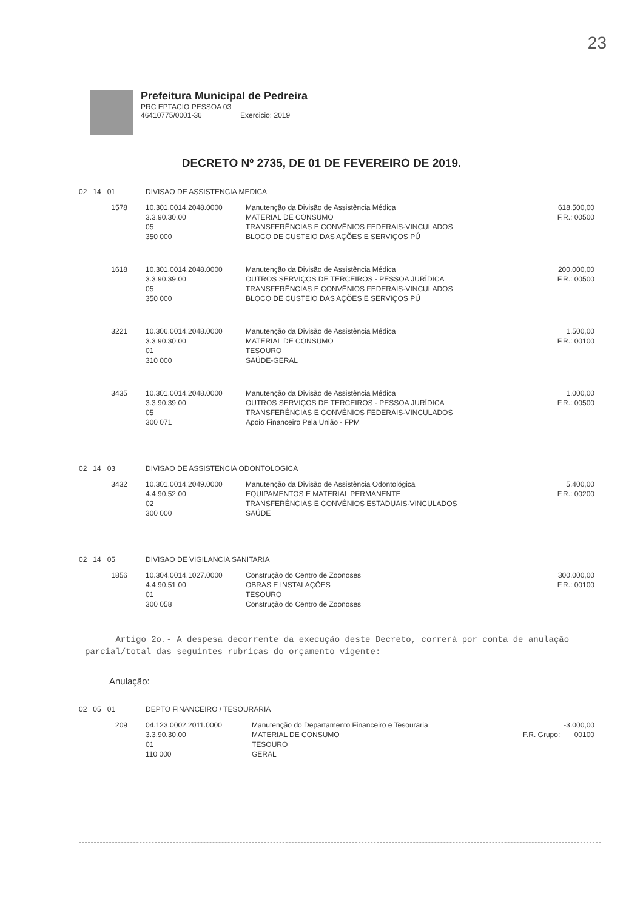23
Prefeitura Municipal de Pedreira
PRC EPTACIO PESSOA 03
46410775/0001-36 Exercicio: 2019
DECRETO Nº 2735, DE 01 DE FEVEREIRO DE 2019.
| 02 14 01 | DIVISAO DE ASSISTENCIA MEDICA | | |
| 1578 | 10.301.0014.2048.0000 3.3.90.30.00 05 350 000 | Manutenção da Divisão de Assistência Médica MATERIAL DE CONSUMO TRANSFERÊNCIAS E CONVÊNIOS FEDERAIS-VINCULADOS BLOCO DE CUSTEIO DAS AÇÕES E SERVIÇOS PÚ | 618.500,00 F.R.: 00500 |
| 1618 | 10.301.0014.2048.0000 3.3.90.39.00 05 350 000 | Manutenção da Divisão de Assistência Médica OUTROS SERVIÇOS DE TERCEIROS - PESSOA JURÍDICA TRANSFERÊNCIAS E CONVÊNIOS FEDERAIS-VINCULADOS BLOCO DE CUSTEIO DAS AÇÕES E SERVIÇOS PÚ | 200.000,00 F.R.: 00500 |
| 3221 | 10.306.0014.2048.0000 3.3.90.30.00 01 310 000 | Manutenção da Divisão de Assistência Médica MATERIAL DE CONSUMO TESOURO SAÚDE-GERAL | 1.500,00 F.R.: 00100 |
| 3435 | 10.301.0014.2048.0000 3.3.90.39.00 05 300 071 | Manutenção da Divisão de Assistência Médica OUTROS SERVIÇOS DE TERCEIROS - PESSOA JURÍDICA TRANSFERÊNCIAS E CONVÊNIOS FEDERAIS-VINCULADOS Apoio Financeiro Pela União - FPM | 1.000,00 F.R.: 00500 |
| 02 14 03 | DIVISAO DE ASSISTENCIA ODONTOLOGICA | | |
| 3432 | 10.301.0014.2049.0000 4.4.90.52.00 02 300 000 | Manutenção da Divisão de Assistência Odontológica EQUIPAMENTOS E MATERIAL PERMANENTE TRANSFERÊNCIAS E CONVÊNIOS ESTADUAIS-VINCULADOS SAÚDE | 5.400,00 F.R.: 00200 |
| 02 14 05 | DIVISAO DE VIGILANCIA SANITARIA | | |
| 1856 | 10.304.0014.1027.0000 4.4.90.51.00 01 300 058 | Construção do Centro de Zoonoses OBRAS E INSTALAÇÕES TESOURO Construção do Centro de Zoonoses | 300.000,00 F.R.: 00100 |
Artigo 2o.- A despesa decorrente da execução deste Decreto, correrá por conta de anulação parcial/total das seguintes rubricas do orçamento vigente:
Anulação:
| 02 05 01 | DEPTO FINANCEIRO / TESOURARIA | | |
| 209 | 04.123.0002.2011.0000 3.3.90.30.00 01 110 000 | Manutenção do Departamento Financeiro e Tesouraria MATERIAL DE CONSUMO TESOURO GERAL | -3.000,00 F.R. Grupo: 00100 |